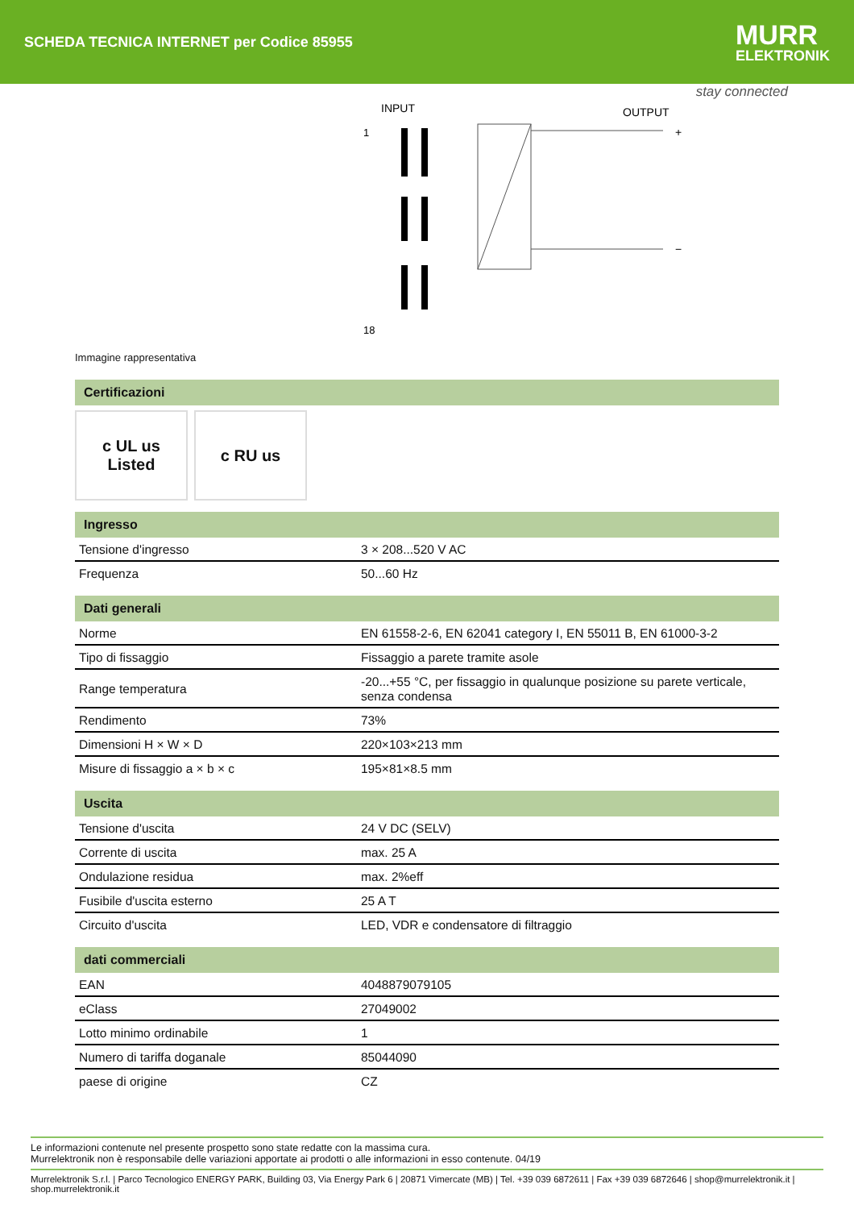SCHEDA TECNICA INTERNET per Codice 85955
MURR
ELEKTRONIK
stay connected
INPUT
OUTPUT
1
18
+
−
Immagine rappresentativa
Certificazioni
c UL us
Listed
c RU us
Ingresso
| Tensione d'ingresso | 3 × 208...520 V AC |
| Frequenza | 50...60 Hz |
Dati generali
| Norme | EN 61558-2-6, EN 62041 category I, EN 55011 B, EN 61000-3-2 |
| Tipo di fissaggio | Fissaggio a parete tramite asole |
| Range temperatura | -20...+55 °C, per fissaggio in qualunque posizione su parete verticale, senza condensa |
| Rendimento | 73% |
| Dimensioni H × W × D | 220×103×213 mm |
| Misure di fissaggio a × b × c | 195×81×8.5 mm |
Uscita
| Tensione d'uscita | 24 V DC (SELV) |
| Corrente di uscita | max. 25 A |
| Ondulazione residua | max. 2%eff |
| Fusibile d'uscita esterno | 25 A T |
| Circuito d'uscita | LED, VDR e condensatore di filtraggio |
dati commerciali
| EAN | 4048879079105 |
| eClass | 27049002 |
| Lotto minimo ordinabile | 1 |
| Numero di tariffa doganale | 85044090 |
| paese di origine | CZ |
Le informazioni contenute nel presente prospetto sono state redatte con la massima cura.
Murrelektronik non è responsabile delle variazioni apportate ai prodotti o alle informazioni in esso contenute. 04/19
Murrelektronik S.r.l. | Parco Tecnologico ENERGY PARK, Building 03, Via Energy Park 6 | 20871 Vimercate (MB) | Tel. +39 039 6872611 | Fax +39 039 6872646 | shop@murrelektronik.it | shop.murrelektronik.it